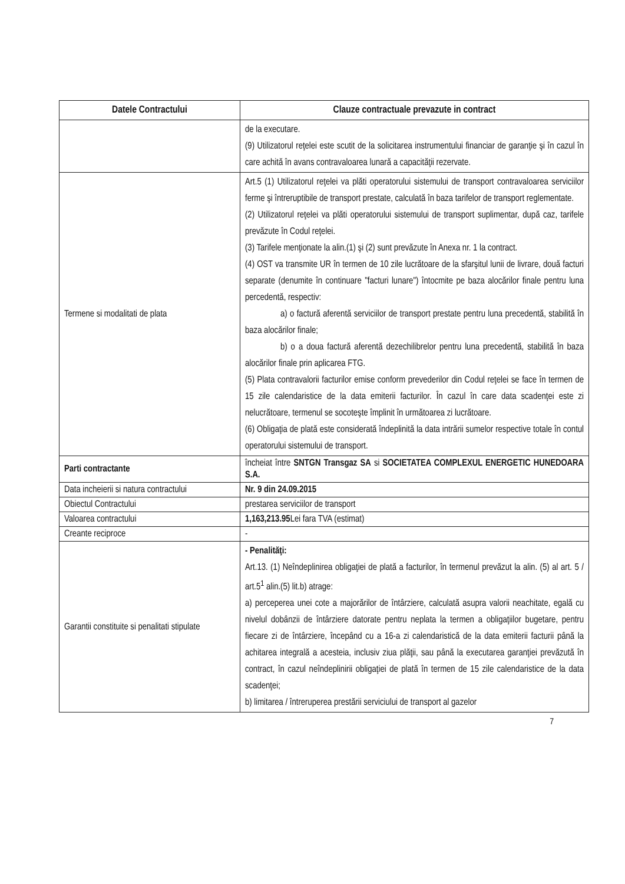| Datele Contractului | Clauze contractuale prevazute in contract |
| --- | --- |
| | de la executare. (9) Utilizatorul reţelei este scutit de la solicitarea instrumentului financiar de garanţie şi în cazul în care achită în avans contravaloarea lunară a capacităţii rezervate. |
| Termene si modalitati de plata | Art.5 (1) Utilizatorul reţelei va plăti operatorului sistemului de transport contravaloarea serviciilor ferme şi întreruptibile de transport prestate, calculată în baza tarifelor de transport reglementate. (2) Utilizatorul reţelei va plăti operatorului sistemului de transport suplimentar, după caz, tarifele prevăzute în Codul reţelei. (3) Tarifele menţionate la alin.(1) şi (2) sunt prevăzute în Anexa nr. 1 la contract. (4) OST va transmite UR în termen de 10 zile lucrătoare de la sfarşitul lunii de livrare, două facturi separate (denumite în continuare "facturi lunare") întocmite pe baza alocărilor finale pentru luna percedentă, respectiv: a) o factură aferentă serviciilor de transport prestate pentru luna precedentă, stabilită în baza alocărilor finale; b) o a doua factură aferentă dezechilibrelor pentru luna precedentă, stabilită în baza alocărilor finale prin aplicarea FTG. (5) Plata contravalorii facturilor emise conform prevederilor din Codul reţelei se face în termen de 15 zile calendaristice de la data emiterii facturilor. În cazul în care data scadenţei este zi nelucrătoare, termenul se socoteşte împlinit în următoarea zi lucrătoare. (6) Obligaţia de plată este considerată îndeplinită la data intrării sumelor respective totale în contul operatorului sistemului de transport. |
| Parti contractante | încheiat între SNTGN Transgaz SA si SOCIETATEA COMPLEXUL ENERGETIC HUNEDOARA S.A. |
| Data incheierii si natura contractului | Nr. 9 din 24.09.2015 |
| Obiectul Contractului | prestarea serviciilor de transport |
| Valoarea contractului | 1,163,213.95 Lei fara TVA (estimat) |
| Creante reciproce | - |
| Garantii constituite si penalitati stipulate | - Penalităţi: Art.13. (1) Neîndeplinirea obligaţiei de plată a facturilor, în termenul prevăzut la alin. (5) al art. 5 / art.5<sup>1</sup> alin.(5) lit.b) atrage: a) perceperea unei cote a majorărilor de întârziere, calculată asupra valorii neachitate, egală cu nivelul dobânzii de întârziere datorate pentru neplata la termen a obligaţiilor bugetare, pentru fiecare zi de întârziere, începând cu a 16-a zi calendaristică de la data emiterii facturii până la achitarea integrală a acesteia, inclusiv ziua plăţii, sau până la executarea garanţiei prevăzută în contract, în cazul neîndeplinirii obligaţiei de plată în termen de 15 zile calendaristice de la data scadenţei; b) limitarea / întreruperea prestării serviciului de transport al gazelor |
7